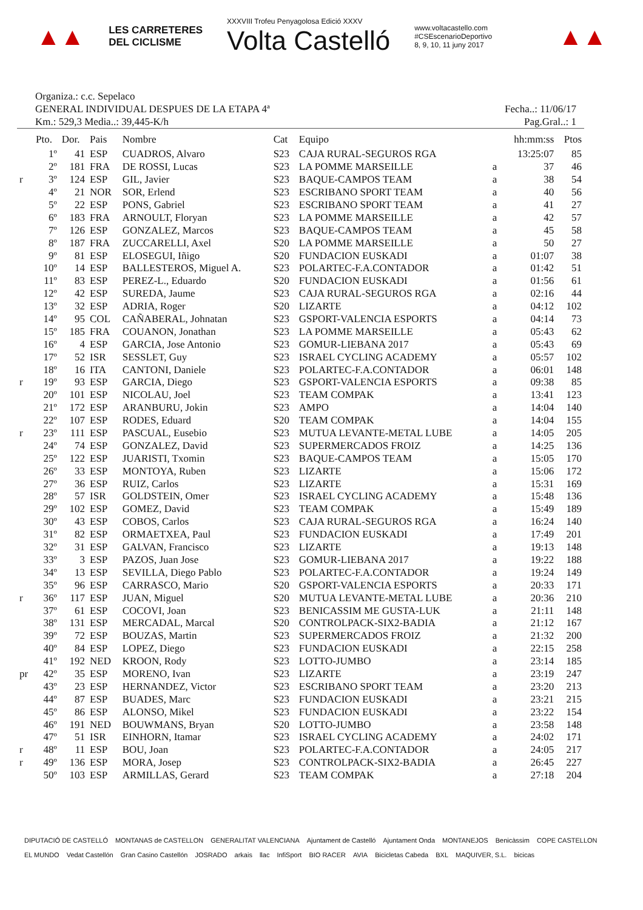▲▲
LES CARRETERES
DEL CICLISME
XXXVIII Trofeu Penyagolosa Edició XXXV
Volta Castelló
www.voltacastello.com
#CSEscenarioDeportivo
8, 9, 10, 11 juny 2017
▲▲
Organiza.: c.c. Sepelaco
GENERAL INDIVIDUAL DESPUES DE LA ETAPA 4ª Fecha..: 11/06/17
Km.: 529,3 Media..: 39,445-K/h Pag.Gral..: 1
| | Pto. | Dor. | Pais | Nombre | Cat | Equipo | | hh:mm:ss | Ptos |
| --- | --- | --- | --- | --- | --- | --- | --- | --- | --- |
| | 1º | 41 | ESP | CUADROS, Alvaro | S23 | CAJA RURAL-SEGUROS RGA | | 13:25:07 | 85 |
| | 2º | 181 | FRA | DE ROSSI, Lucas | S23 | LA POMME MARSEILLE | a | 37 | 46 |
| r | 3º | 124 | ESP | GIL, Javier | S23 | BAQUE-CAMPOS TEAM | a | 38 | 54 |
| | 4º | 21 | NOR | SOR, Erlend | S23 | ESCRIBANO SPORT TEAM | a | 40 | 56 |
| | 5º | 22 | ESP | PONS, Gabriel | S23 | ESCRIBANO SPORT TEAM | a | 41 | 27 |
| | 6º | 183 | FRA | ARNOULT, Floryan | S23 | LA POMME MARSEILLE | a | 42 | 57 |
| | 7º | 126 | ESP | GONZALEZ, Marcos | S23 | BAQUE-CAMPOS TEAM | a | 45 | 58 |
| | 8º | 187 | FRA | ZUCCARELLI, Axel | S20 | LA POMME MARSEILLE | a | 50 | 27 |
| | 9º | 81 | ESP | ELOSEGUI, Iñigo | S20 | FUNDACION EUSKADI | a | 01:07 | 38 |
| | 10º | 14 | ESP | BALLESTEROS, Miguel A. | S23 | POLARTEC-F.A.CONTADOR | a | 01:42 | 51 |
| | 11º | 83 | ESP | PEREZ-L., Eduardo | S20 | FUNDACION EUSKADI | a | 01:56 | 61 |
| | 12º | 42 | ESP | SUREDA, Jaume | S23 | CAJA RURAL-SEGUROS RGA | a | 02:16 | 44 |
| | 13º | 32 | ESP | ADRIA, Roger | S20 | LIZARTE | a | 04:12 | 102 |
| | 14º | 95 | COL | CAÑABERAL, Johnatan | S23 | GSPORT-VALENCIA ESPORTS | a | 04:14 | 73 |
| | 15º | 185 | FRA | COUANON, Jonathan | S23 | LA POMME MARSEILLE | a | 05:43 | 62 |
| | 16º | 4 | ESP | GARCIA, Jose Antonio | S23 | GOMUR-LIEBANA 2017 | a | 05:43 | 69 |
| | 17º | 52 | ISR | SESSLET, Guy | S23 | ISRAEL CYCLING ACADEMY | a | 05:57 | 102 |
| | 18º | 16 | ITA | CANTONI, Daniele | S23 | POLARTEC-F.A.CONTADOR | a | 06:01 | 148 |
| r | 19º | 93 | ESP | GARCIA, Diego | S23 | GSPORT-VALENCIA ESPORTS | a | 09:38 | 85 |
| | 20º | 101 | ESP | NICOLAU, Joel | S23 | TEAM COMPAK | a | 13:41 | 123 |
| | 21º | 172 | ESP | ARANBURU, Jokin | S23 | AMPO | a | 14:04 | 140 |
| | 22º | 107 | ESP | RODES, Eduard | S20 | TEAM COMPAK | a | 14:04 | 155 |
| r | 23º | 111 | ESP | PASCUAL, Eusebio | S23 | MUTUA LEVANTE-METAL LUBE | a | 14:05 | 205 |
| | 24º | 74 | ESP | GONZALEZ, David | S23 | SUPERMERCADOS FROIZ | a | 14:25 | 136 |
| | 25º | 122 | ESP | JUARISTI, Txomin | S23 | BAQUE-CAMPOS TEAM | a | 15:05 | 170 |
| | 26º | 33 | ESP | MONTOYA, Ruben | S23 | LIZARTE | a | 15:06 | 172 |
| | 27º | 36 | ESP | RUIZ, Carlos | S23 | LIZARTE | a | 15:31 | 169 |
| | 28º | 57 | ISR | GOLDSTEIN, Omer | S23 | ISRAEL CYCLING ACADEMY | a | 15:48 | 136 |
| | 29º | 102 | ESP | GOMEZ, David | S23 | TEAM COMPAK | a | 15:49 | 189 |
| | 30º | 43 | ESP | COBOS, Carlos | S23 | CAJA RURAL-SEGUROS RGA | a | 16:24 | 140 |
| | 31º | 82 | ESP | ORMAETXEA, Paul | S23 | FUNDACION EUSKADI | a | 17:49 | 201 |
| | 32º | 31 | ESP | GALVAN, Francisco | S23 | LIZARTE | a | 19:13 | 148 |
| | 33º | 3 | ESP | PAZOS, Juan Jose | S23 | GOMUR-LIEBANA 2017 | a | 19:22 | 188 |
| | 34º | 13 | ESP | SEVILLA, Diego Pablo | S23 | POLARTEC-F.A.CONTADOR | a | 19:24 | 149 |
| | 35º | 96 | ESP | CARRASCO, Mario | S20 | GSPORT-VALENCIA ESPORTS | a | 20:33 | 171 |
| r | 36º | 117 | ESP | JUAN, Miguel | S20 | MUTUA LEVANTE-METAL LUBE | a | 20:36 | 210 |
| | 37º | 61 | ESP | COCOVI, Joan | S23 | BENICASSIM ME GUSTA-LUK | a | 21:11 | 148 |
| | 38º | 131 | ESP | MERCADAL, Marcal | S20 | CONTROLPACK-SIX2-BADIA | a | 21:12 | 167 |
| | 39º | 72 | ESP | BOUZAS, Martin | S23 | SUPERMERCADOS FROIZ | a | 21:32 | 200 |
| | 40º | 84 | ESP | LOPEZ, Diego | S23 | FUNDACION EUSKADI | a | 22:15 | 258 |
| | 41º | 192 | NED | KROON, Rody | S23 | LOTTO-JUMBO | a | 23:14 | 185 |
| pr | 42º | 35 | ESP | MORENO, Ivan | S23 | LIZARTE | a | 23:19 | 247 |
| | 43º | 23 | ESP | HERNANDEZ, Victor | S23 | ESCRIBANO SPORT TEAM | a | 23:20 | 213 |
| | 44º | 87 | ESP | BUADES, Marc | S23 | FUNDACION EUSKADI | a | 23:21 | 215 |
| | 45º | 86 | ESP | ALONSO, Mikel | S23 | FUNDACION EUSKADI | a | 23:22 | 154 |
| | 46º | 191 | NED | BOUWMANS, Bryan | S20 | LOTTO-JUMBO | a | 23:58 | 148 |
| | 47º | 51 | ISR | EINHORN, Itamar | S23 | ISRAEL CYCLING ACADEMY | a | 24:02 | 171 |
| r | 48º | 11 | ESP | BOU, Joan | S23 | POLARTEC-F.A.CONTADOR | a | 24:05 | 217 |
| r | 49º | 136 | ESP | MORA, Josep | S23 | CONTROLPACK-SIX2-BADIA | a | 26:45 | 227 |
| | 50º | 103 | ESP | ARMILLAS, Gerard | S23 | TEAM COMPAK | a | 27:18 | 204 |
DIPUTACIÓ DE CASTELLÓ MONTANAS de CASTELLON GENERALITAT VALENCIANA Ajuntament de Castelló Ajuntament Onda MONTANEJOS Benicàssim COPE CASTELLON EL MUNDO Vedat Castellón Gran Casino Castellón JOSRADO arkais llac InfiSport BIO RACER AVIA Bicicletas Cabeda BXL MAQUIVER, S.L. bicicas